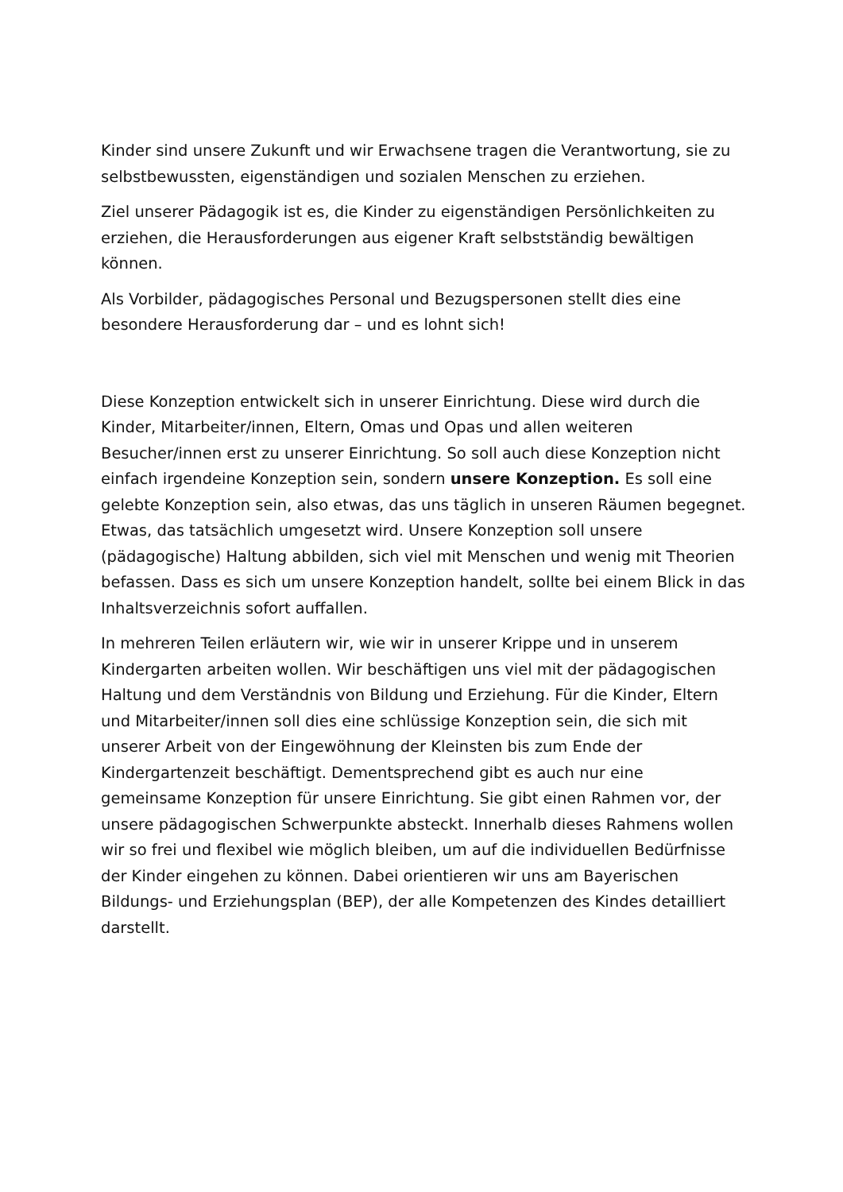Kinder sind unsere Zukunft und wir Erwachsene tragen die Verantwortung, sie zu selbstbewussten, eigenständigen und sozialen Menschen zu erziehen.
Ziel unserer Pädagogik ist es, die Kinder zu eigenständigen Persönlichkeiten zu erziehen, die Herausforderungen aus eigener Kraft selbstständig bewältigen können.
Als Vorbilder, pädagogisches Personal und Bezugspersonen stellt dies eine besondere Herausforderung dar – und es lohnt sich!
Diese Konzeption entwickelt sich in unserer Einrichtung. Diese wird durch die Kinder, Mitarbeiter/innen, Eltern, Omas und Opas und allen weiteren Besucher/innen erst zu unserer Einrichtung. So soll auch diese Konzeption nicht einfach irgendeine Konzeption sein, sondern unsere Konzeption. Es soll eine gelebte Konzeption sein, also etwas, das uns täglich in unseren Räumen begegnet. Etwas, das tatsächlich umgesetzt wird. Unsere Konzeption soll unsere (pädagogische) Haltung abbilden, sich viel mit Menschen und wenig mit Theorien befassen. Dass es sich um unsere Konzeption handelt, sollte bei einem Blick in das Inhaltsverzeichnis sofort auffallen.
In mehreren Teilen erläutern wir, wie wir in unserer Krippe und in unserem Kindergarten arbeiten wollen. Wir beschäftigen uns viel mit der pädagogischen Haltung und dem Verständnis von Bildung und Erziehung. Für die Kinder, Eltern und Mitarbeiter/innen soll dies eine schlüssige Konzeption sein, die sich mit unserer Arbeit von der Eingewöhnung der Kleinsten bis zum Ende der Kindergartenzeit beschäftigt. Dementsprechend gibt es auch nur eine gemeinsame Konzeption für unsere Einrichtung. Sie gibt einen Rahmen vor, der unsere pädagogischen Schwerpunkte absteckt. Innerhalb dieses Rahmens wollen wir so frei und flexibel wie möglich bleiben, um auf die individuellen Bedürfnisse der Kinder eingehen zu können. Dabei orientieren wir uns am Bayerischen Bildungs- und Erziehungsplan (BEP), der alle Kompetenzen des Kindes detailliert darstellt.